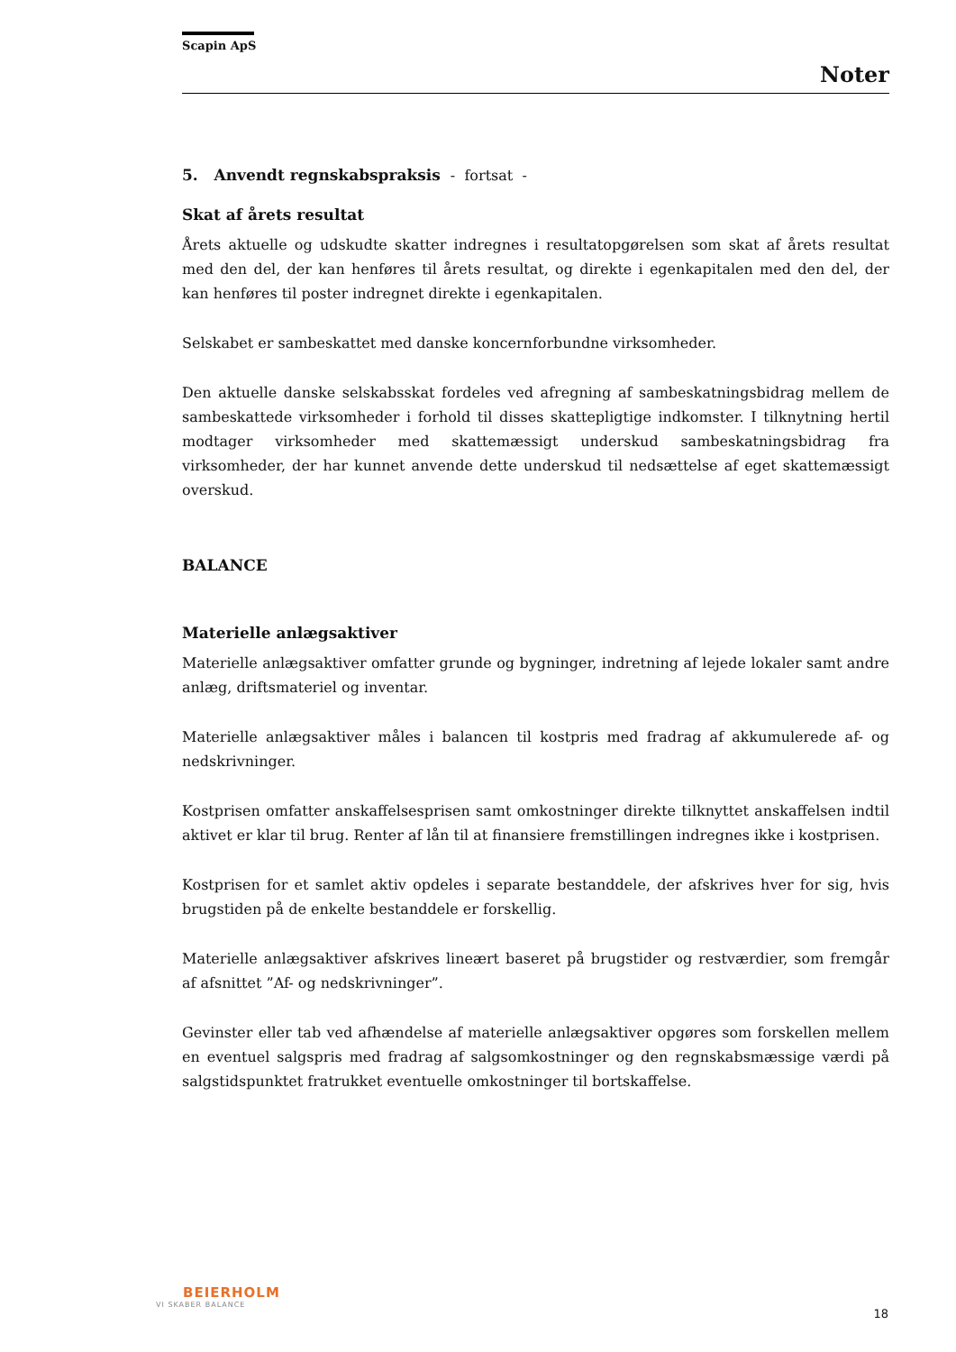Scapin ApS
Noter
5. Anvendt regnskabspraksis - fortsat -
Skat af årets resultat
Årets aktuelle og udskudte skatter indregnes i resultatopgørelsen som skat af årets resultat med den del, der kan henføres til årets resultat, og direkte i egenkapitalen med den del, der kan henføres til poster indregnet direkte i egenkapitalen.
Selskabet er sambeskattet med danske koncernforbundne virksomheder.
Den aktuelle danske selskabsskat fordeles ved afregning af sambeskatningsbidrag mellem de sambeskattede virksomheder i forhold til disses skattepligtige indkomster. I tilknytning hertil modtager virksomheder med skattemæssigt underskud sambeskatningsbidrag fra virksomheder, der har kunnet anvende dette underskud til nedsættelse af eget skattemæssigt overskud.
BALANCE
Materielle anlægsaktiver
Materielle anlægsaktiver omfatter grunde og bygninger, indretning af lejede lokaler samt andre anlæg, driftsmateriel og inventar.
Materielle anlægsaktiver måles i balancen til kostpris med fradrag af akkumulerede af- og nedskrivninger.
Kostprisen omfatter anskaffelsesprisen samt omkostninger direkte tilknyttet anskaffelsen indtil aktivet er klar til brug. Renter af lån til at finansiere fremstillingen indregnes ikke i kostprisen.
Kostprisen for et samlet aktiv opdeles i separate bestanddele, der afskrives hver for sig, hvis brugstiden på de enkelte bestanddele er forskellig.
Materielle anlægsaktiver afskrives lineært baseret på brugstider og restværdier, som fremgår af afsnittet ”Af- og nedskrivninger”.
Gevinster eller tab ved afhændelse af materielle anlægsaktiver opgøres som forskellen mellem en eventuel salgspris med fradrag af salgsomkostninger og den regnskabsmæssige værdi på salgstidspunktet fratrukket eventuelle omkostninger til bortskaffelse.
BEIERHOLM
VI SKABER BALANCE
18